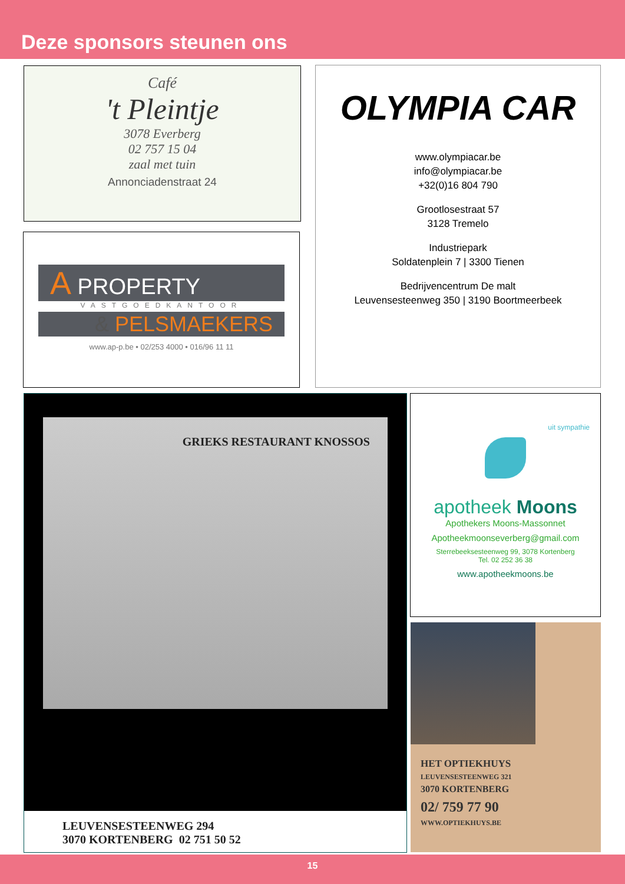Deze sponsors steunen ons
Café
't Pleintje
3078 Everberg
02 757 15 04
zaal met tuin
Annonciadenstraat 24
A PROPERTY
VASTGOEDKANTOOR
& PELSMAEKERS
www.ap-p.be • 02/253 4000 • 016/96 11 11
OLYMPIA CAR
www.olympiacar.be
info@olympiacar.be
+32(0)16 804 790
Grootlosestraat 57
3128 Tremelo
Industriepark
Soldatenplein 7 | 3300 Tienen
Bedrijvencentrum De malt
Leuvensesteenweg 350 | 3190 Boortmeerbeek
GRIEKS RESTAURANT KNOSSOS
LEUVENSESTEENWEG 294
3070 KORTENBERG 02 751 50 52
uit sympathie
apotheek Moons
Apothekers Moons-Massonnet
Apotheekmoonseverberg@gmail.com
Sterrebeeksesteenweg 99, 3078 Kortenberg
Tel. 02 252 36 38
www.apotheekmoons.be
HET OPTIEKHUYS
LEUVENSESTEENWEG 321
3070 KORTENBERG
02/ 759 77 90
WWW.OPTIEKHUYS.BE
15